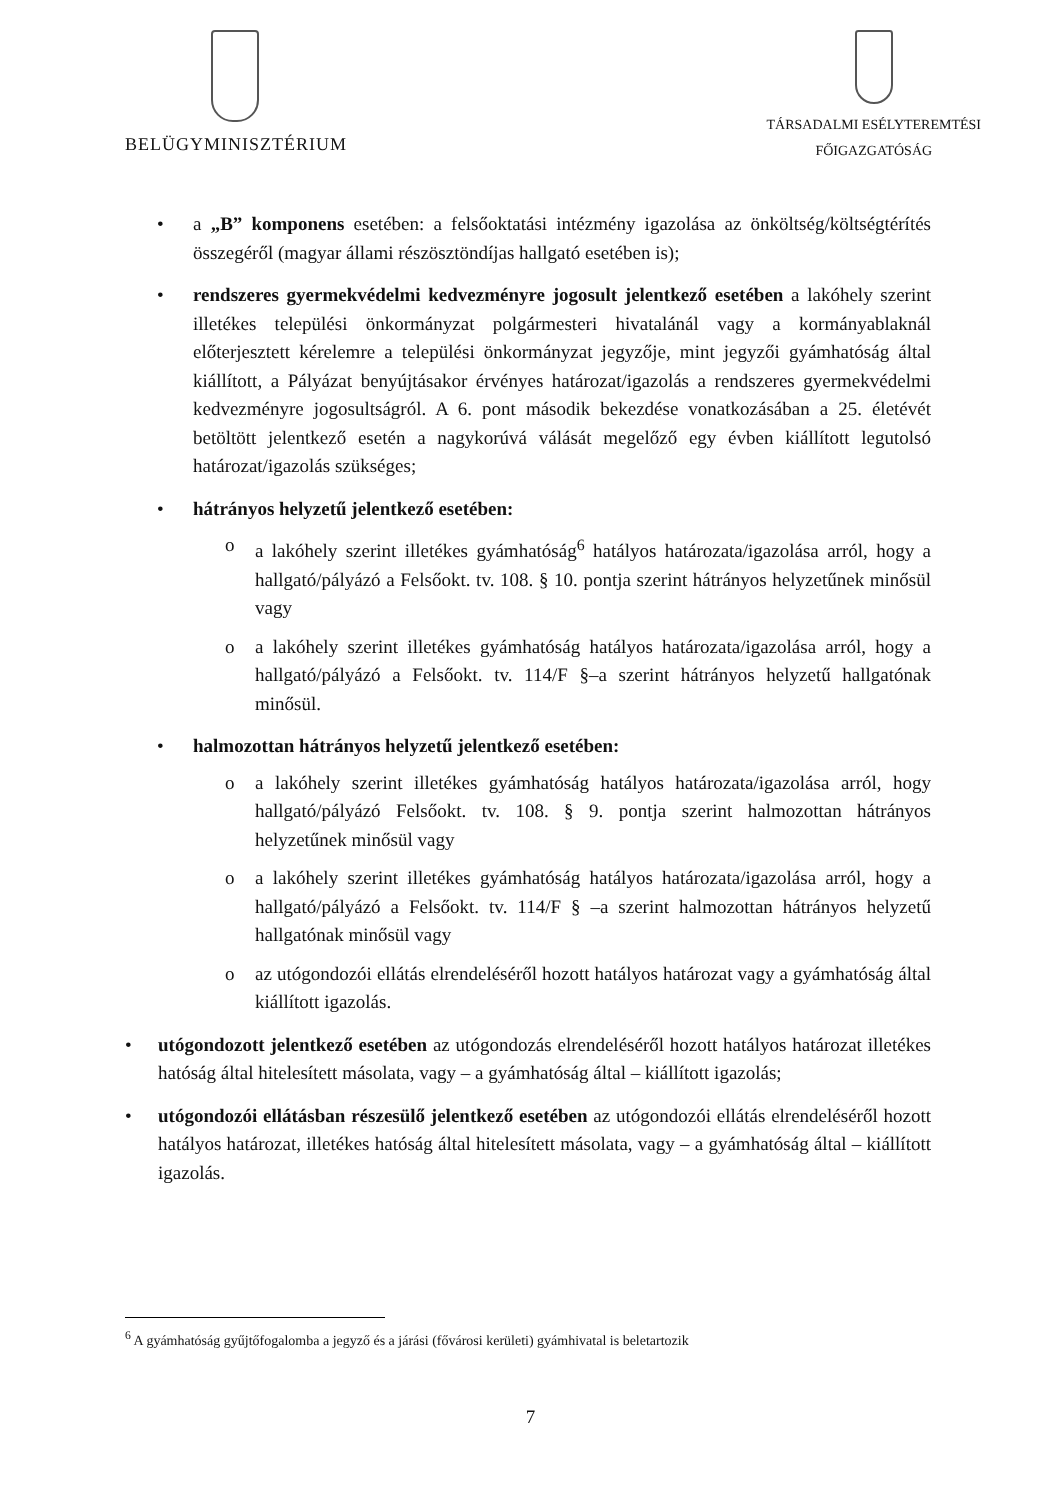BELÜGYMINISZTÉRIUM
TÁRSADALMI ESÉLYTEREMTÉSI
FŐIGAZGATÓSÁG
• a „B” komponens esetében: a felsőoktatási intézmény igazolása az önköltség/költségtérítés összegéről (magyar állami részösztöndíjas hallgató esetében is);
• rendszeres gyermekvédelmi kedvezményre jogosult jelentkező esetében a lakóhely szerint illetékes települési önkormányzat polgármesteri hivatalánál vagy a kormányablaknál előterjesztett kérelemre a települési önkormányzat jegyzője, mint jegyzői gyámhatóság által kiállított, a Pályázat benyújtásakor érvényes határozat/igazolás a rendszeres gyermekvédelmi kedvezményre jogosultságról. A 6. pont második bekezdése vonatkozásában a 25. életévét betöltött jelentkező esetén a nagykorúvá válását megelőző egy évben kiállított legutolsó határozat/igazolás szükséges;
• hátrányos helyzetű jelentkező esetében:
o a lakóhely szerint illetékes gyámhatóság<sup>6</sup> hatályos határozata/igazolása arról, hogy a hallgató/pályázó a Felsőokt. tv. 108. § 10. pontja szerint hátrányos helyzetűnek minősül vagy
o a lakóhely szerint illetékes gyámhatóság hatályos határozata/igazolása arról, hogy a hallgató/pályázó a Felsőokt. tv. 114/F §–a szerint hátrányos helyzetű hallgatónak minősül.
• halmozottan hátrányos helyzetű jelentkező esetében:
o a lakóhely szerint illetékes gyámhatóság hatályos határozata/igazolása arról, hogy hallgató/pályázó Felsőokt. tv. 108. § 9. pontja szerint halmozottan hátrányos helyzetűnek minősül vagy
o a lakóhely szerint illetékes gyámhatóság hatályos határozata/igazolása arról, hogy a hallgató/pályázó a Felsőokt. tv. 114/F § –a szerint halmozottan hátrányos helyzetű hallgatónak minősül vagy
o az utógondozói ellátás elrendeléséről hozott hatályos határozat vagy a gyámhatóság által kiállított igazolás.
• utógondozott jelentkező esetében az utógondozás elrendeléséről hozott hatályos határozat illetékes hatóság által hitelesített másolata, vagy – a gyámhatóság által – kiállított igazolás;
• utógondozói ellátásban részesülő jelentkező esetében az utógondozói ellátás elrendeléséről hozott hatályos határozat, illetékes hatóság által hitelesített másolata, vagy – a gyámhatóság által – kiállított igazolás.
<sup>6</sup> A gyámhatóság gyűjtőfogalomba a jegyző és a járási (fővárosi kerületi) gyámhivatal is beletartozik
7